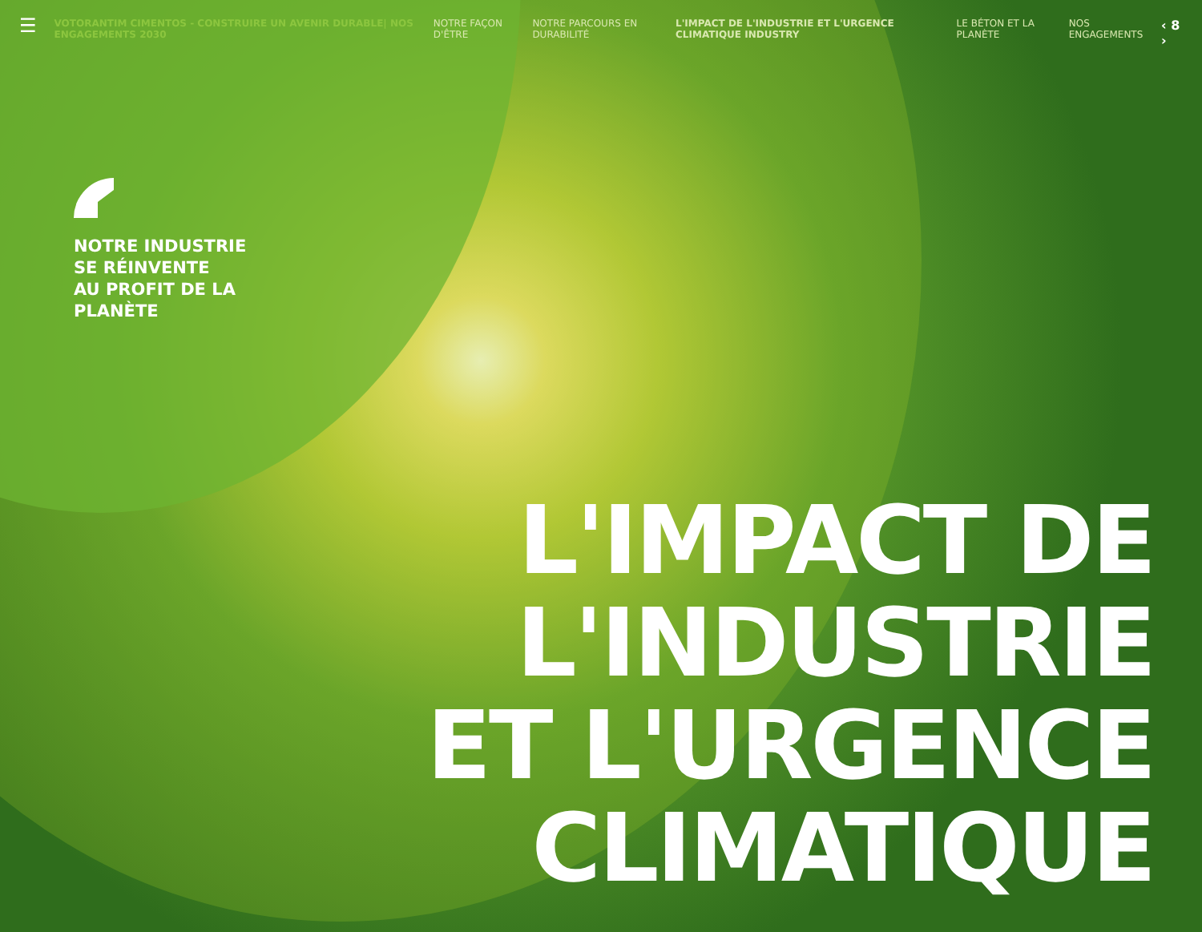☰
VOTORANTIM CIMENTOS - CONSTRUIRE UN AVENIR DURABLE| NOS ENGAGEMENTS 2030
NOTRE FAÇON D'ÊTRE NOTRE PARCOURS EN DURABILITÉ L'IMPACT DE L'INDUSTRIE ET L'URGENCE CLIMATIQUE INDUSTRY LE BÉTON ET LA PLANÈTE NOS ENGAGEMENTS ‹ 8 ›
NOTRE INDUSTRIE
SE RÉINVENTE
AU PROFIT DE LA
PLANÈTE
L'IMPACT DE
L'INDUSTRIE
ET L'URGENCE
CLIMATIQUE